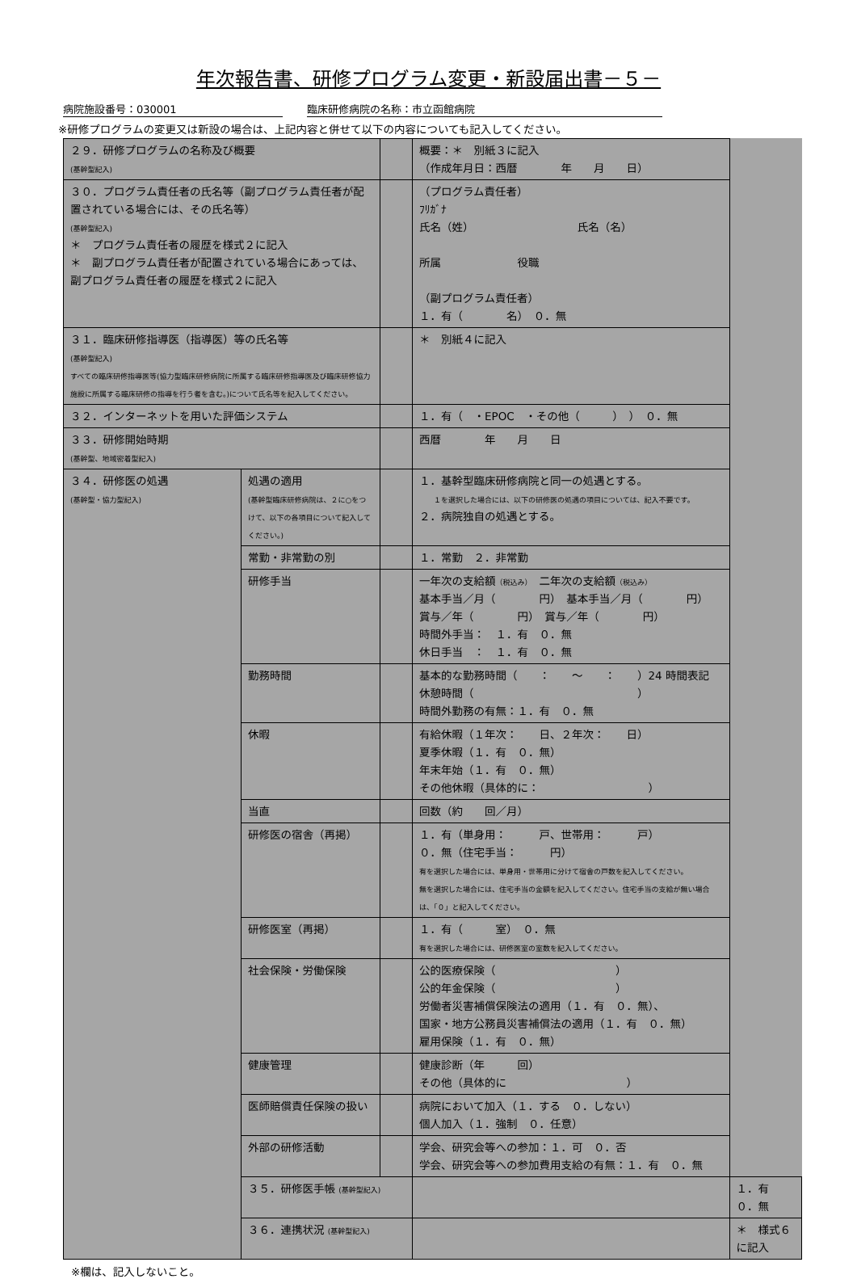年次報告書、研修プログラム変更・新設届出書－５－
病院施設番号：030001 臨床研修病院の名称：市立函館病院
※研修プログラムの変更又は新設の場合は、上記内容と併せて以下の内容についても記入してください。
| ２９．研修プログラムの名称及び概要 (基幹型記入) | | | 概要：＊ 別紙３に記入 （作成年月日：西暦 年 月 日） | |
| ３０．プログラム責任者の氏名等（副プログラム責任者が配置されている場合には、その氏名等） (基幹型記入) ＊ プログラム責任者の履歴を様式２に記入 ＊ 副プログラム責任者が配置されている場合にあっては、副プログラム責任者の履歴を様式２に記入 | | | （プログラム責任者） ﾌﾘｶﾞﾅ 氏名（姓） 氏名（名） 所属 役職 （副プログラム責任者） １．有（ 名） ０．無 | |
| ３１．臨床研修指導医（指導医）等の氏名等 (基幹型記入) すべての臨床研修指導医等(協力型臨床研修病院に所属する臨床研修指導医及び臨床研修協力施設に所属する臨床研修の指導を行う者を含む。)について氏名等を記入してください。 | | | ＊ 別紙４に記入 | |
| ３２．インターネットを用いた評価システム | | | １．有（ ・EPOC ・その他（ ） ） ０．無 | |
| ３３．研修開始時期 (基幹型、地域密着型記入) | | | 西暦 年 月 日 | |
| ３４．研修医の処遇 (基幹型・協力型記入) | 処遇の適用 (基幹型臨床研修病院は、２に○をつけて、以下の各項目について記入してください。) | | １．基幹型臨床研修病院と同一の処遇とする。 １を選択した場合には、以下の研修医の処遇の項目については、記入不要です。 ２．病院独自の処遇とする。 | |
| | 常勤・非常勤の別 | | １．常勤 ２．非常勤 | |
| | 研修手当 | | 一年次の支給額 （税込み） 二年次の支給額 （税込み） 基本手当／月（ 円） 基本手当／月（ 円） 賞与／年（ 円） 賞与／年（ 円） 時間外手当： １．有 ０．無 休日手当 ： １．有 ０．無 | |
| | 勤務時間 | | 基本的な勤務時間（ ： ～ ： ）24 時間表記 休憩時間（ ） 時間外勤務の有無：１．有 ０．無 | |
| | 休暇 | | 有給休暇（１年次： 日、２年次： 日） 夏季休暇（１．有 ０．無） 年末年始（１．有 ０．無） その他休暇（具体的に： ） | |
| | 当直 | | 回数（約 回／月） | |
| | 研修医の宿舎（再掲） | | １．有（単身用： 戸、世帯用： 戸） ０．無（住宅手当： 円） 有を選択した場合には、単身用・世帯用に分けて宿舎の戸数を記入してください。 無を選択した場合には、住宅手当の金額を記入してください。住宅手当の支給が無い場合は、「０」と記入してください。 | |
| | 研修医室（再掲） | | １．有（ 室） ０．無 有を選択した場合には、研修医室の室数を記入してください。 | |
| | 社会保険・労働保険 | | 公的医療保険（ ） 公的年金保険（ ） 労働者災害補償保険法の適用（１．有 ０．無）、 国家・地方公務員災害補償法の適用（１．有 ０．無） 雇用保険（１．有 ０．無） | |
| | 健康管理 | | 健康診断（年 回） その他（具体的に ） | |
| | 医師賠償責任保険の扱い | | 病院において加入（１．する ０．しない） 個人加入（１．強制 ０．任意） | |
| | 外部の研修活動 | | 学会、研究会等への参加：１．可 ０．否 学会、研究会等への参加費用支給の有無：１．有 ０．無 | |
| | ３５．研修医手帳 (基幹型記入) | | | １．有 ０．無 |
| | ３６．連携状況 (基幹型記入) | | | ＊ 様式６に記入 |
※欄は、記入しないこと。